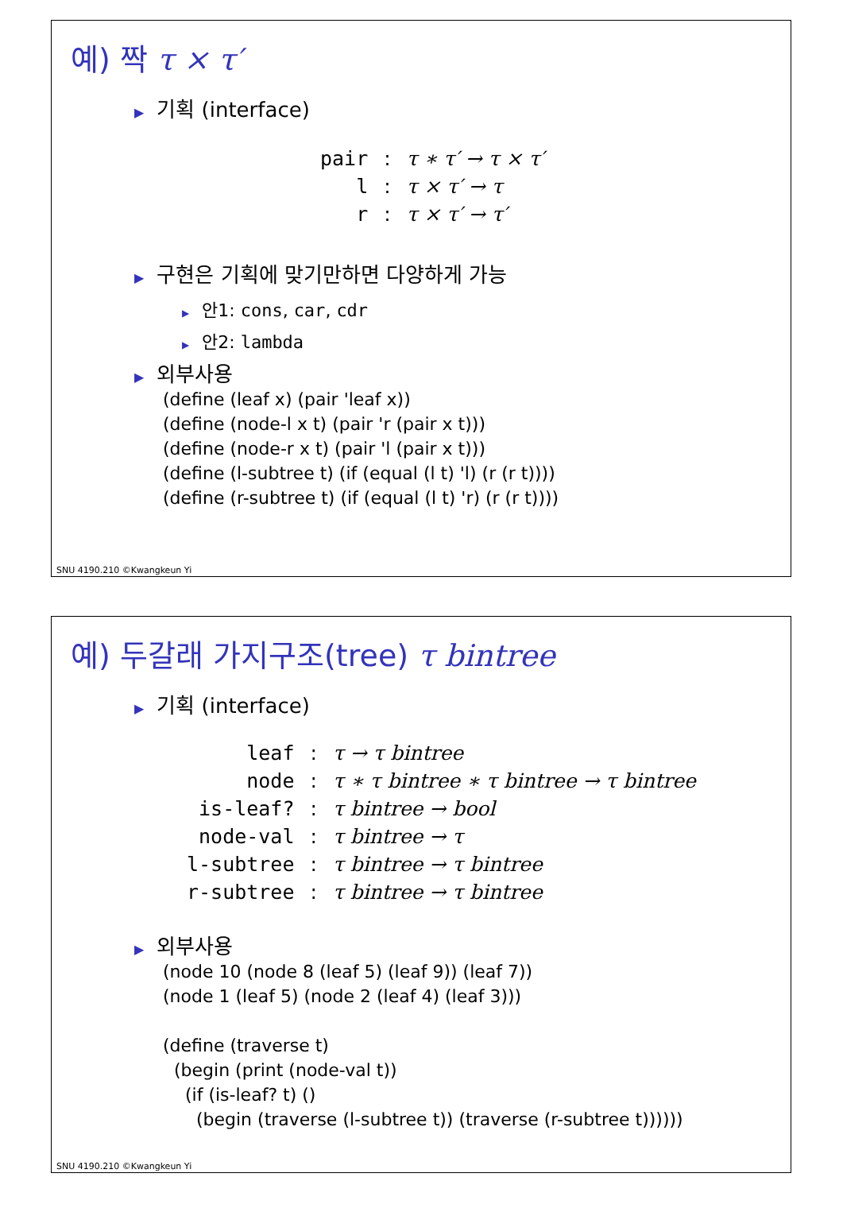예) 짝 τ × τ′
▶ 기획 (interface)
| pair | : | τ ∗ τ′ → τ × τ′ |
| l | : | τ × τ′ → τ |
| r | : | τ × τ′ → τ′ |
▶ 구현은 기획에 맞기만하면 다양하게 가능
▶ 안1: cons, car, cdr
▶ 안2: lambda
▶ 외부사용
(define (leaf x) (pair 'leaf x))
(define (node-l x t) (pair 'r (pair x t)))
(define (node-r x t) (pair 'l (pair x t)))
(define (l-subtree t) (if (equal (l t) 'l) (r (r t))))
(define (r-subtree t) (if (equal (l t) 'r) (r (r t))))
SNU 4190.210 ©Kwangkeun Yi
예) 두갈래 가지구조(tree) τ bintree
▶ 기획 (interface)
| leaf | : | τ → τ bintree |
| node | : | τ ∗ τ bintree ∗ τ bintree → τ bintree |
| is-leaf? | : | τ bintree → bool |
| node-val | : | τ bintree → τ |
| l-subtree | : | τ bintree → τ bintree |
| r-subtree | : | τ bintree → τ bintree |
▶ 외부사용
(node 10 (node 8 (leaf 5) (leaf 9)) (leaf 7))
(node 1 (leaf 5) (node 2 (leaf 4) (leaf 3)))
(define (traverse t)
(begin (print (node-val t))
(if (is-leaf? t) ()
(begin (traverse (l-subtree t)) (traverse (r-subtree t))))))
SNU 4190.210 ©Kwangkeun Yi